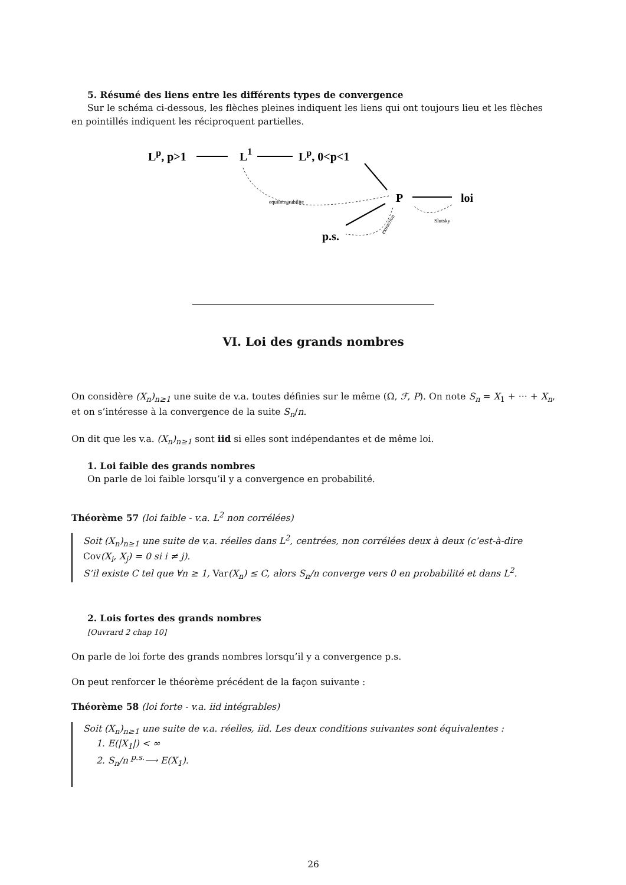5. Résumé des liens entre les différents types de convergence
Sur le schéma ci-dessous, les flèches pleines indiquent les liens qui ont toujours lieu et les flèches en pointillés indiquent les réciproquent partielles.
Lp, p>1
L1
Lp, 0<p<1
P
loi
p.s.
equiintegrabilite
Slutsky
extraction
VI. Loi des grands nombres
On considère (X<sub>n</sub>)<sub>n≥1</sub> une suite de v.a. toutes définies sur le même (Ω, ℱ, P). On note S<sub>n</sub> = X<sub>1</sub> + ··· + X<sub>n</sub>, et on s’intéresse à la convergence de la suite S<sub>n</sub>/n.
On dit que les v.a. (X<sub>n</sub>)<sub>n≥1</sub> sont iid si elles sont indépendantes et de même loi.
1. Loi faible des grands nombres
On parle de loi faible lorsqu’il y a convergence en probabilité.
Théorème 57 (loi faible - v.a. L<sup>2</sup> non corrélées)
Soit (X<sub>n</sub>)<sub>n≥1</sub> une suite de v.a. réelles dans L<sup>2</sup>, centrées, non corrélées deux à deux (c’est-à-dire Cov(X<sub>i</sub>, X<sub>j</sub>) = 0 si i ≠ j).
S’il existe C tel que ∀n ≥ 1, Var(X<sub>n</sub>) ≤ C, alors S<sub>n</sub>/n converge vers 0 en probabilité et dans L<sup>2</sup>.
2. Lois fortes des grands nombres
[Ouvrard 2 chap 10]
On parle de loi forte des grands nombres lorsqu’il y a convergence p.s.
On peut renforcer le théorème précédent de la façon suivante :
Théorème 58 (loi forte - v.a. iid intégrables)
Soit (X<sub>n</sub>)<sub>n≥1</sub> une suite de v.a. réelles, iid. Les deux conditions suivantes sont équivalentes :
1. E(|X<sub>1</sub>|) < ∞
2. S<sub>n</sub>/n <sup>p.s.</sup>⟶ E(X<sub>1</sub>).
26